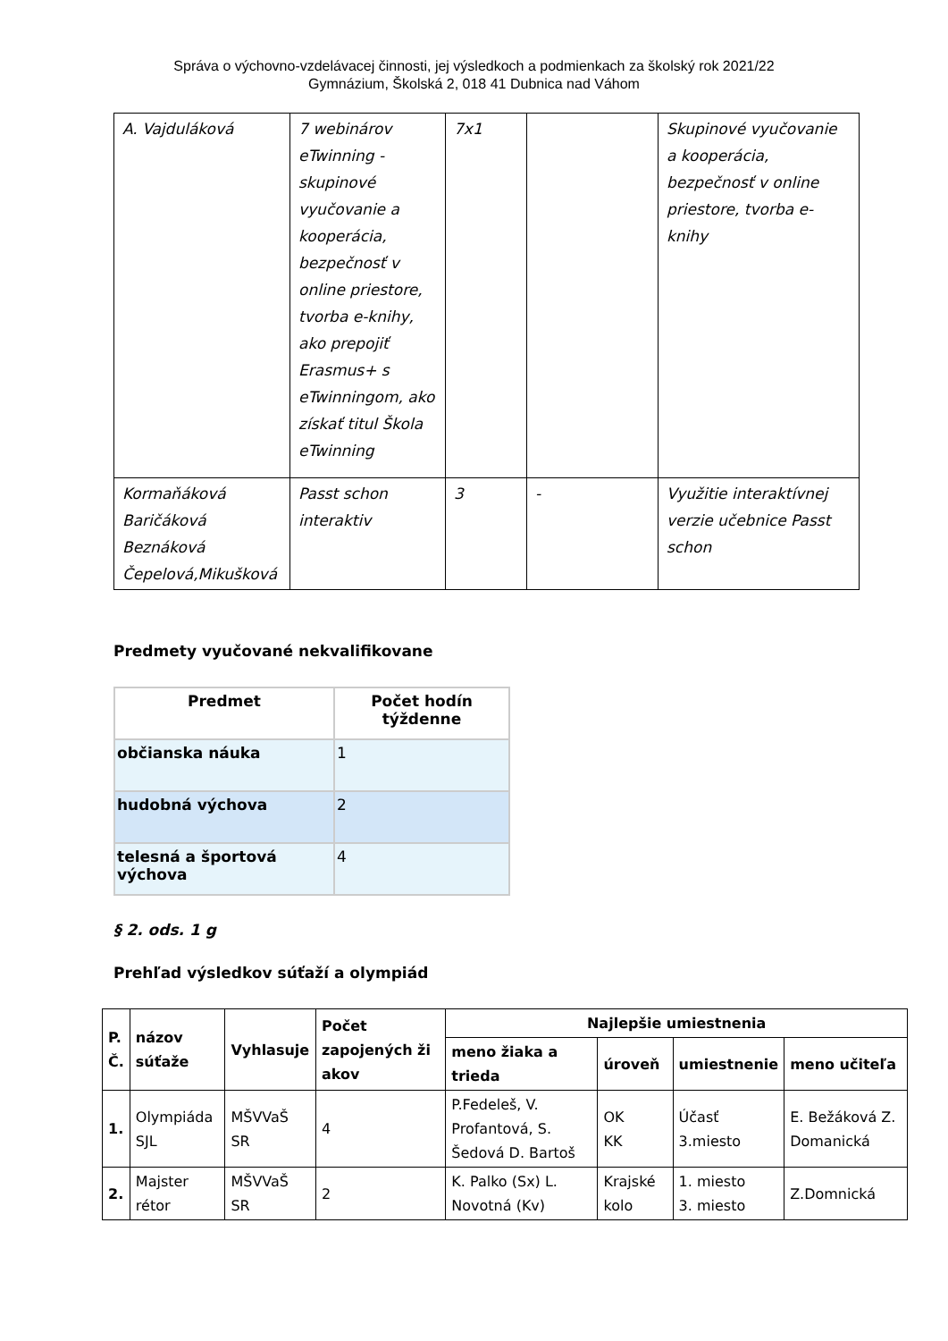Správa o výchovno-vzdelávacej činnosti, jej výsledkoch a podmienkach za školský rok 2021/22
Gymnázium, Školská 2, 018 41 Dubnica nad Váhom
| A. Vajduláková | 7 webinárov eTwinning - skupinové vyučovanie a kooperácia, bezpečnosť v online priestore, tvorba e-knihy, ako prepojiť Erasmus+ s eTwinningom, ako získať titul Škola eTwinning | 7x1 | | Skupinové vyučovanie a kooperácia, bezpečnosť v online priestore, tvorba e-knihy |
| Kormaňáková Baričáková Beznáková Čepelová,Mikušková | Passt schon interaktiv | 3 | - | Využitie interaktívnej verzie učebnice Passt schon |
Predmety vyučované nekvalifikovane
| Predmet | Počet hodín týždenne |
| --- | --- |
| občianska náuka | 1 |
| hudobná výchova | 2 |
| telesná a športová výchova | 4 |
§ 2. ods. 1 g
Prehľad výsledkov súťaží a olympiád
| P. Č. | názov súťaže | Vyhlasuje | Počet zapojených ži akov | Najlepšie umiestnenia | | | |
| --- | --- | --- | --- | --- | --- | --- | --- |
| | | | | meno žiaka a trieda | úroveň | umiestnenie | meno učiteľa |
| 1. | Olympiáda SJL | MŠVVaŠ SR | 4 | P.Fedeleš, V. Profantová, S. Šedová D. Bartoš | OK KK | Účasť 3.miesto | E. Bežáková Z. Domanická |
| 2. | Majster rétor | MŠVVaŠ SR | 2 | K. Palko (Sx) L. Novotná (Kv) | Krajské kolo | 1. miesto 3. miesto | Z.Domnická |